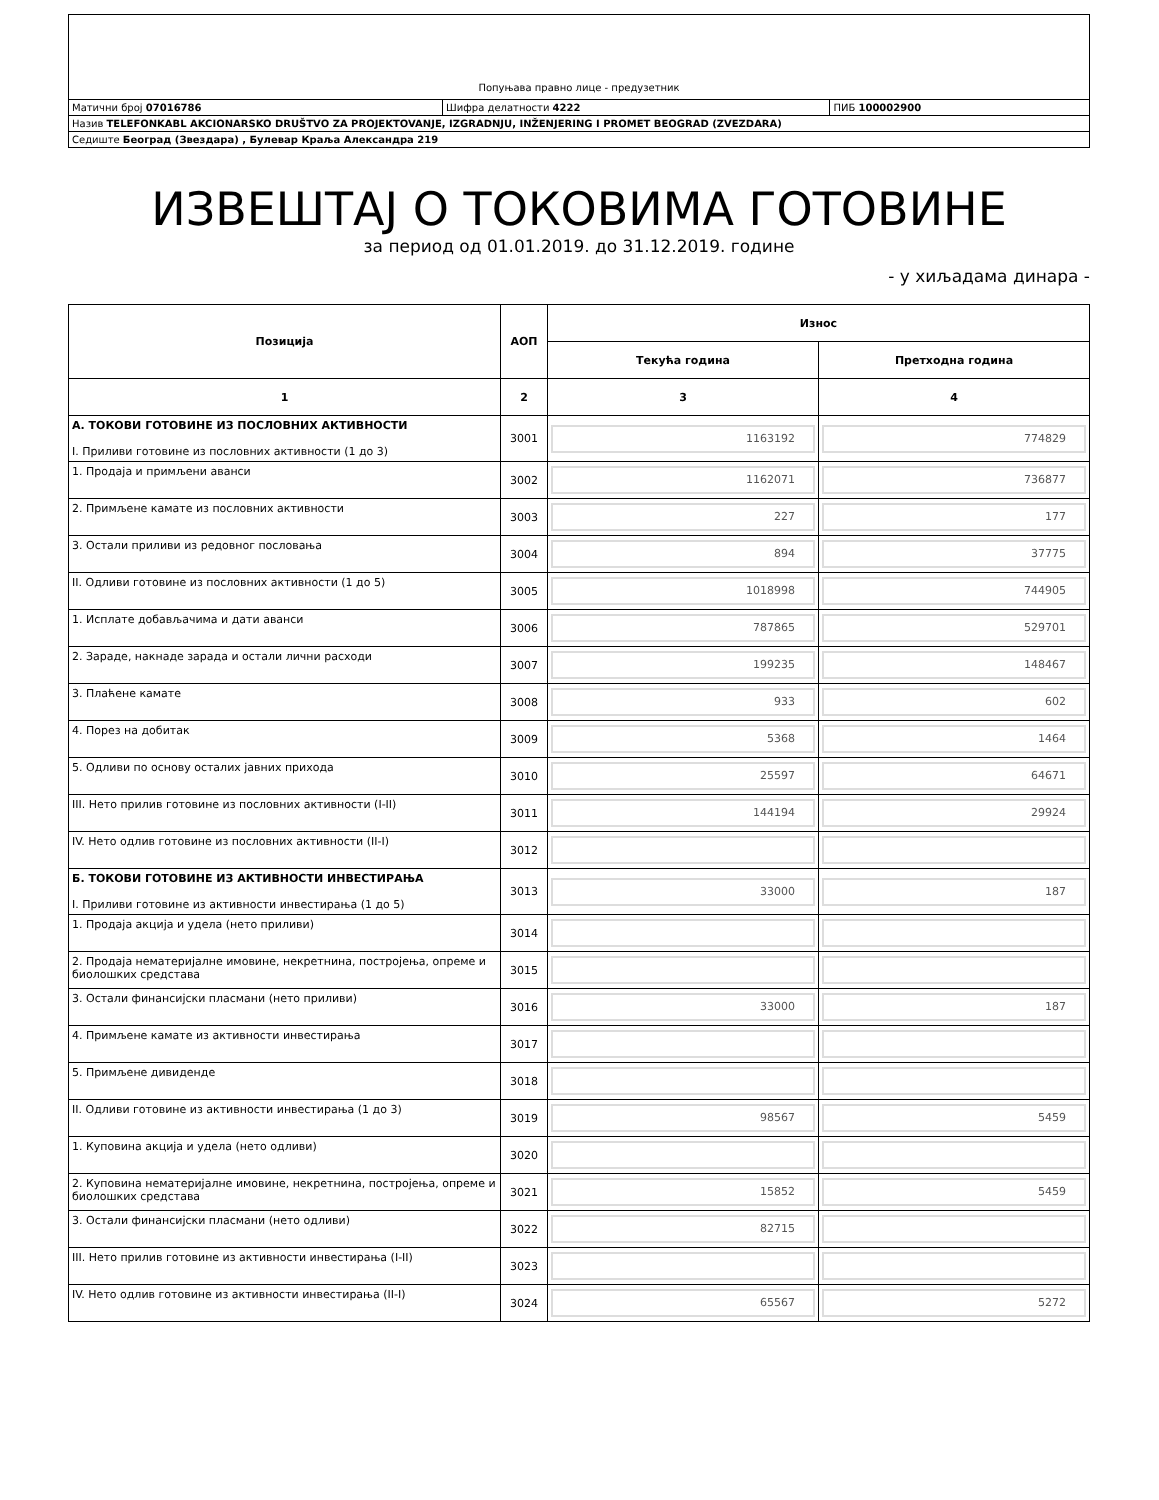| Попуњава правно лице - предузетник | | |
| Матични број 07016786 | Шифра делатности 4222 | ПИБ 100002900 |
| Назив TELEFONKABL AKCIONARSKO DRUŠTVO ZA PROJEKTOVANJE, IZGRADNJU, INŽENJERING I PROMET BEOGRAD (ZVEZDARA) | | |
| Седиште Београд (Звездара) , Булевар Краља Александра 219 | | |
ИЗВЕШТАЈ О ТОКОВИМА ГОТОВИНЕ
за период од 01.01.2019. до 31.12.2019. године
- у хиљадама динара -
| Позиција | АОП | Износ | |
| --- | --- | --- | --- |
| | | Текућа година | Претходна година |
| 1 | 2 | 3 | 4 |
| А. ТОКОВИ ГОТОВИНЕ ИЗ ПОСЛОВНИХ АКТИВНОСТИ I. Приливи готовине из пословних активности (1 до 3) | 3001 | 1163192 | 774829 |
| 1. Продаја и примљени аванси | 3002 | 1162071 | 736877 |
| 2. Примљене камате из пословних активности | 3003 | 227 | 177 |
| 3. Остали приливи из редовног пословања | 3004 | 894 | 37775 |
| II. Одливи готовине из пословних активности (1 до 5) | 3005 | 1018998 | 744905 |
| 1. Исплате добављачима и дати аванси | 3006 | 787865 | 529701 |
| 2. Зараде, накнаде зарада и остали лични расходи | 3007 | 199235 | 148467 |
| 3. Плаћене камате | 3008 | 933 | 602 |
| 4. Порез на добитак | 3009 | 5368 | 1464 |
| 5. Одливи по основу осталих јавних прихода | 3010 | 25597 | 64671 |
| III. Нето прилив готовине из пословних активности (I-II) | 3011 | 144194 | 29924 |
| IV. Нето одлив готовине из пословних активности (II-I) | 3012 | | |
| Б. ТОКОВИ ГОТОВИНЕ ИЗ АКТИВНОСТИ ИНВЕСТИРАЊА I. Приливи готовине из активности инвестирања (1 до 5) | 3013 | 33000 | 187 |
| 1. Продаја акција и удела (нето приливи) | 3014 | | |
| 2. Продаја нематеријалне имовине, некретнина, постројења, опреме и биолошких средстава | 3015 | | |
| 3. Остали финансијски пласмани (нето приливи) | 3016 | 33000 | 187 |
| 4. Примљене камате из активности инвестирања | 3017 | | |
| 5. Примљене дивиденде | 3018 | | |
| II. Одливи готовине из активности инвестирања (1 до 3) | 3019 | 98567 | 5459 |
| 1. Куповина акција и удела (нето одливи) | 3020 | | |
| 2. Куповина нематеријалне имовине, некретнина, постројења, опреме и биолошких средстава | 3021 | 15852 | 5459 |
| 3. Остали финансијски пласмани (нето одливи) | 3022 | 82715 | |
| III. Нето прилив готовине из активности инвестирања (I-II) | 3023 | | |
| IV. Нето одлив готовине из активности инвестирања (II-I) | 3024 | 65567 | 5272 |